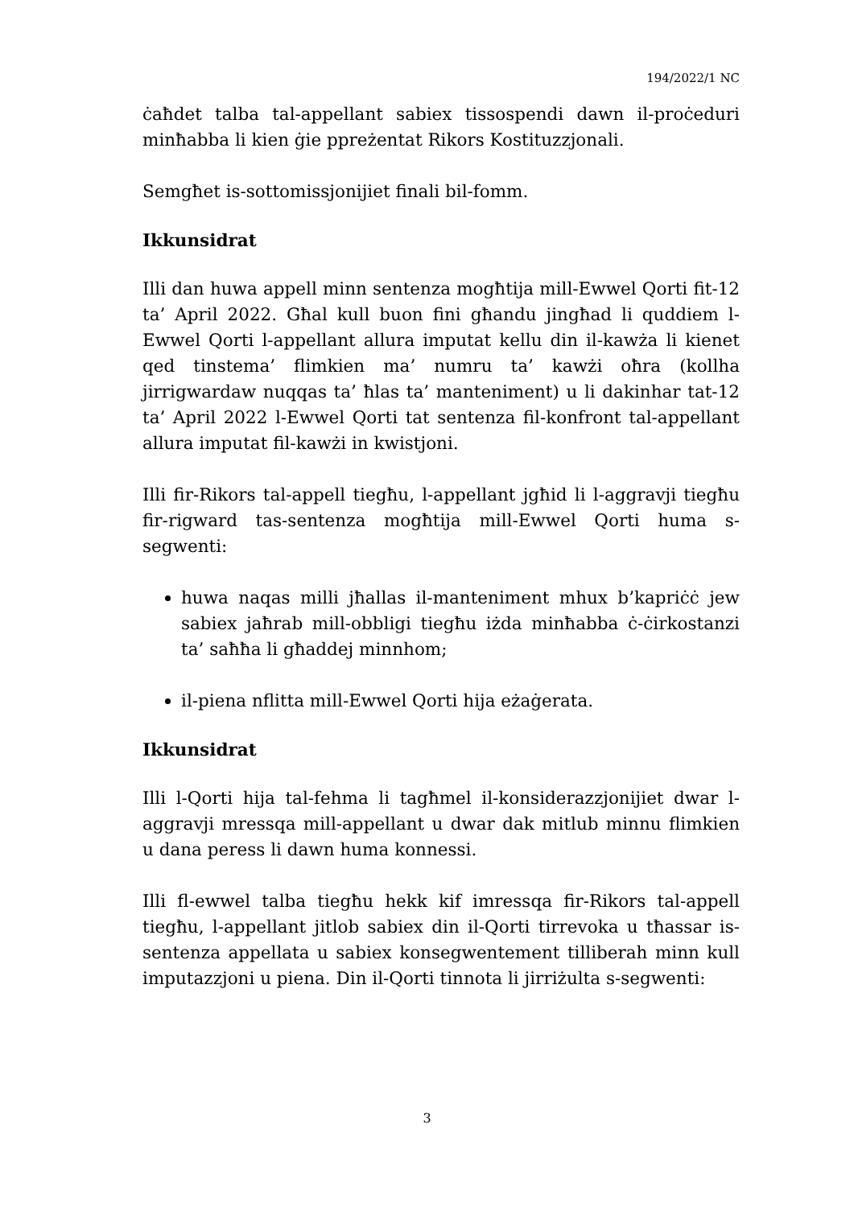194/2022/1 NC
ċaħdet talba tal-appellant sabiex tissospendi dawn il-proċeduri minħabba li kien ġie ppreżentat Rikors Kostituzzjonali.
Semgħet is-sottomissjonijiet finali bil-fomm.
Ikkunsidrat
Illi dan huwa appell minn sentenza mogħtija mill-Ewwel Qorti fit-12 ta’ April 2022. Għal kull buon fini għandu jingħad li quddiem l-Ewwel Qorti l-appellant allura imputat kellu din il-kawża li kienet qed tinstema’ flimkien ma’ numru ta’ kawżi oħra (kollha jirrigwardaw nuqqas ta’ ħlas ta’ manteniment) u li dakinhar tat-12 ta’ April 2022 l-Ewwel Qorti tat sentenza fil-konfront tal-appellant allura imputat fil-kawżi in kwistjoni.
Illi fir-Rikors tal-appell tiegħu, l-appellant jgħid li l-aggravji tiegħu fir-rigward tas-sentenza mogħtija mill-Ewwel Qorti huma s-segwenti:
huwa naqas milli jħallas il-manteniment mhux b’kapriċċ jew sabiex jaħrab mill-obbligi tiegħu iżda minħabba ċ-ċirkostanzi ta’ saħħa li għaddej minnhom;
il-piena nflitta mill-Ewwel Qorti hija eżaġerata.
Ikkunsidrat
Illi l-Qorti hija tal-fehma li tagħmel il-konsiderazzjonijiet dwar l-aggravji mressqa mill-appellant u dwar dak mitlub minnu flimkien u dana peress li dawn huma konnessi.
Illi fl-ewwel talba tiegħu hekk kif imressqa fir-Rikors tal-appell tiegħu, l-appellant jitlob sabiex din il-Qorti tirrevoka u tħassar is-sentenza appellata u sabiex konsegwentement tilliberah minn kull imputazzjoni u piena. Din il-Qorti tinnota li jirriżulta s-segwenti:
3